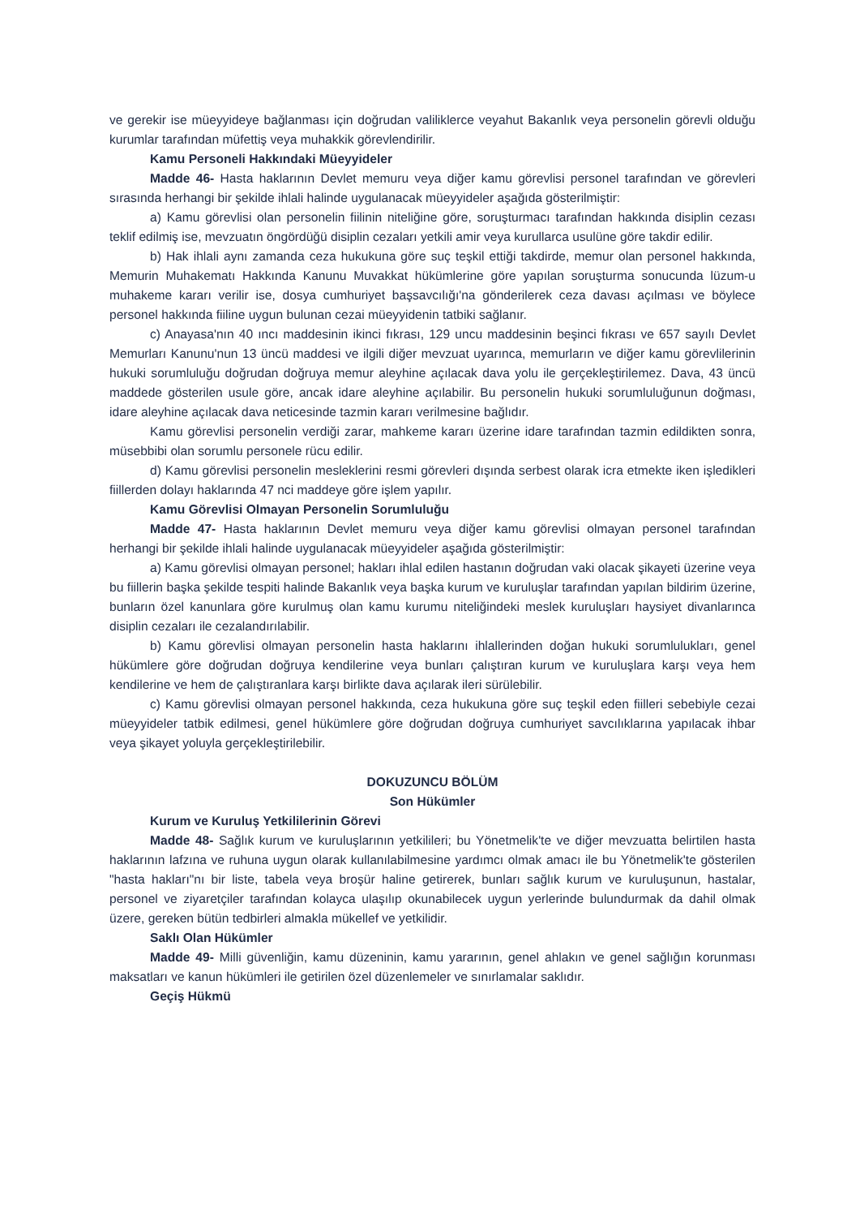ve gerekir ise müeyyideye bağlanması için doğrudan valiliklerce veyahut Bakanlık veya personelin görevli olduğu kurumlar tarafından müfettiş veya muhakkik görevlendirilir.
Kamu Personeli Hakkındaki Müeyyideler
Madde 46- Hasta haklarının Devlet memuru veya diğer kamu görevlisi personel tarafından ve görevleri sırasında herhangi bir şekilde ihlali halinde uygulanacak müeyyideler aşağıda gösterilmiştir:
a) Kamu görevlisi olan personelin fiilinin niteliğine göre, soruşturmacı tarafından hakkında disiplin cezası teklif edilmiş ise, mevzuatın öngördüğü disiplin cezaları yetkili amir veya kurullarca usulüne göre takdir edilir.
b) Hak ihlali aynı zamanda ceza hukukuna göre suç teşkil ettiği takdirde, memur olan personel hakkında, Memurin Muhakematı Hakkında Kanunu Muvakkat hükümlerine göre yapılan soruşturma sonucunda lüzum-u muhakeme kararı verilir ise, dosya cumhuriyet başsavcılığı'na gönderilerek ceza davası açılması ve böylece personel hakkında fiiline uygun bulunan cezai müeyyidenin tatbiki sağlanır.
c) Anayasa'nın 40 ıncı maddesinin ikinci fıkrası, 129 uncu maddesinin beşinci fıkrası ve 657 sayılı Devlet Memurları Kanunu'nun 13 üncü maddesi ve ilgili diğer mevzuat uyarınca, memurların ve diğer kamu görevlilerinin hukuki sorumluluğu doğrudan doğruya memur aleyhine açılacak dava yolu ile gerçekleştirilemez. Dava, 43 üncü maddede gösterilen usule göre, ancak idare aleyhine açılabilir. Bu personelin hukuki sorumluluğunun doğması, idare aleyhine açılacak dava neticesinde tazmin kararı verilmesine bağlıdır.
Kamu görevlisi personelin verdiği zarar, mahkeme kararı üzerine idare tarafından tazmin edildikten sonra, müsebbibi olan sorumlu personele rücu edilir.
d) Kamu görevlisi personelin mesleklerini resmi görevleri dışında serbest olarak icra etmekte iken işledikleri fiillerden dolayı haklarında 47 nci maddeye göre işlem yapılır.
Kamu Görevlisi Olmayan Personelin Sorumluluğu
Madde 47- Hasta haklarının Devlet memuru veya diğer kamu görevlisi olmayan personel tarafından herhangi bir şekilde ihlali halinde uygulanacak müeyyideler aşağıda gösterilmiştir:
a) Kamu görevlisi olmayan personel; hakları ihlal edilen hastanın doğrudan vaki olacak şikayeti üzerine veya bu fiillerin başka şekilde tespiti halinde Bakanlık veya başka kurum ve kuruluşlar tarafından yapılan bildirim üzerine, bunların özel kanunlara göre kurulmuş olan kamu kurumu niteliğindeki meslek kuruluşları haysiyet divanlarınca disiplin cezaları ile cezalandırılabilir.
b) Kamu görevlisi olmayan personelin hasta haklarını ihlallerinden doğan hukuki sorumlulukları, genel hükümlere göre doğrudan doğruya kendilerine veya bunları çalıştıran kurum ve kuruluşlara karşı veya hem kendilerine ve hem de çalıştıranlara karşı birlikte dava açılarak ileri sürülebilir.
c) Kamu görevlisi olmayan personel hakkında, ceza hukukuna göre suç teşkil eden fiilleri sebebiyle cezai müeyyideler tatbik edilmesi, genel hükümlere göre doğrudan doğruya cumhuriyet savcılıklarına yapılacak ihbar veya şikayet yoluyla gerçekleştirilebilir.
DOKUZUNCU BÖLÜM
Son Hükümler
Kurum ve Kuruluş Yetkililerinin Görevi
Madde 48- Sağlık kurum ve kuruluşlarının yetkilileri; bu Yönetmelik'te ve diğer mevzuatta belirtilen hasta haklarının lafzına ve ruhuna uygun olarak kullanılabilmesine yardımcı olmak amacı ile bu Yönetmelik'te gösterilen "hasta hakları"nı bir liste, tabela veya broşür haline getirerek, bunları sağlık kurum ve kuruluşunun, hastalar, personel ve ziyaretçiler tarafından kolayca ulaşılıp okunabilecek uygun yerlerinde bulundurmak da dahil olmak üzere, gereken bütün tedbirleri almakla mükellef ve yetkilidir.
Saklı Olan Hükümler
Madde 49- Milli güvenliğin, kamu düzeninin, kamu yararının, genel ahlakın ve genel sağlığın korunması maksatları ve kanun hükümleri ile getirilen özel düzenlemeler ve sınırlamalar saklıdır.
Geçiş Hükmü